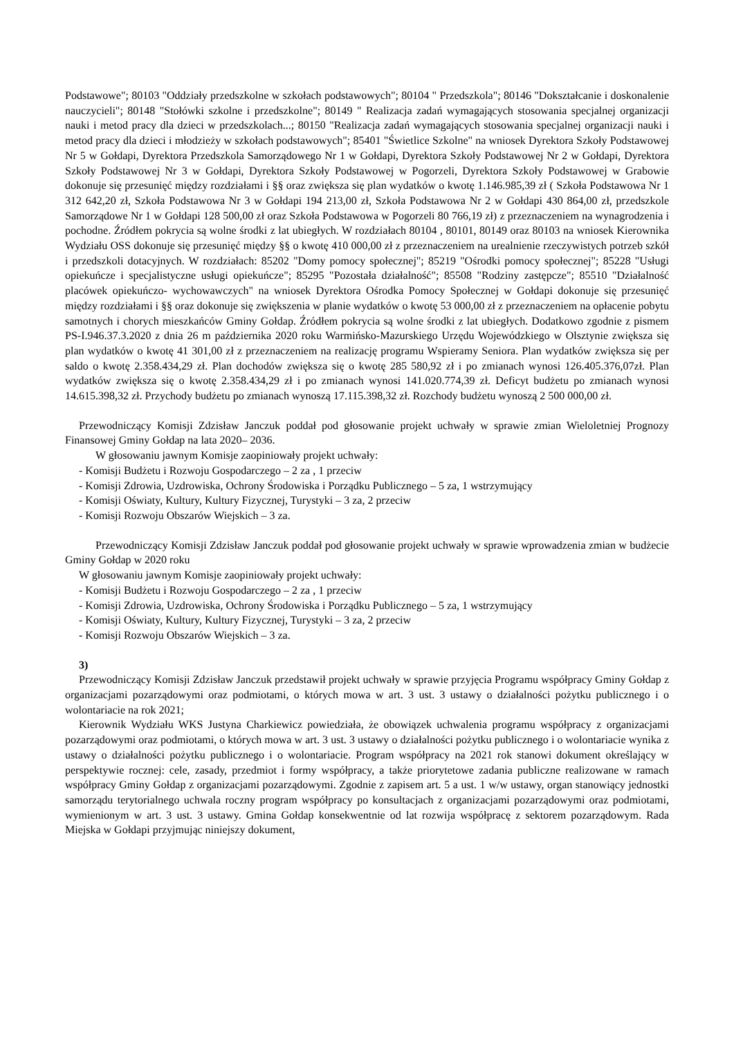Podstawowe"; 80103 "Oddziały przedszkolne w szkołach podstawowych"; 80104 " Przedszkola"; 80146 "Dokształcanie i doskonalenie nauczycieli"; 80148 "Stołówki szkolne i przedszkolne"; 80149 " Realizacja zadań wymagających stosowania specjalnej organizacji nauki i metod pracy dla dzieci w przedszkolach...; 80150 "Realizacja zadań wymagających stosowania specjalnej organizacji nauki i metod pracy dla dzieci i młodzieży w szkołach podstawowych"; 85401 "Świetlice Szkolne" na wniosek Dyrektora Szkoły Podstawowej Nr 5 w Gołdapi, Dyrektora Przedszkola Samorządowego Nr 1 w Gołdapi, Dyrektora Szkoły Podstawowej Nr 2 w Gołdapi, Dyrektora Szkoły Podstawowej Nr 3 w Gołdapi, Dyrektora Szkoły Podstawowej w Pogorzeli, Dyrektora Szkoły Podstawowej w Grabowie dokonuje się przesunięć między rozdziałami i §§ oraz zwiększa się plan wydatków o kwotę 1.146.985,39 zł ( Szkoła Podstawowa Nr 1 312 642,20 zł, Szkoła Podstawowa Nr 3 w Gołdapi 194 213,00 zł, Szkoła Podstawowa Nr 2 w Gołdapi 430 864,00 zł, przedszkole Samorządowe Nr 1 w Gołdapi 128 500,00 zł oraz Szkoła Podstawowa w Pogorzeli 80 766,19 zł) z przeznaczeniem na wynagrodzenia i pochodne. Źródłem pokrycia są wolne środki z lat ubiegłych. W rozdziałach 80104 , 80101, 80149 oraz 80103 na wniosek Kierownika Wydziału OSS dokonuje się przesunięć między §§ o kwotę 410 000,00 zł z przeznaczeniem na urealnienie rzeczywistych potrzeb szkół i przedszkoli dotacyjnych. W rozdziałach: 85202 "Domy pomocy społecznej"; 85219 "Ośrodki pomocy społecznej"; 85228 "Usługi opiekuńcze i specjalistyczne usługi opiekuńcze"; 85295 "Pozostała działalność"; 85508 "Rodziny zastępcze"; 85510 "Działalność placówek opiekuńczo- wychowawczych" na wniosek Dyrektora Ośrodka Pomocy Społecznej w Gołdapi dokonuje się przesunięć między rozdziałami i §§ oraz dokonuje się zwiększenia w planie wydatków o kwotę 53 000,00 zł z przeznaczeniem na opłacenie pobytu samotnych i chorych mieszkańców Gminy Gołdap. Źródłem pokrycia są wolne środki z lat ubiegłych. Dodatkowo zgodnie z pismem PS-I.946.37.3.2020 z dnia 26 m października 2020 roku Warmińsko-Mazurskiego Urzędu Wojewódzkiego w Olsztynie zwiększa się plan wydatków o kwotę 41 301,00 zł z przeznaczeniem na realizację programu Wspieramy Seniora. Plan wydatków zwiększa się per saldo o kwotę 2.358.434,29 zł. Plan dochodów zwiększa się o kwotę 285 580,92 zł i po zmianach wynosi 126.405.376,07zł. Plan wydatków zwiększa się o kwotę 2.358.434,29 zł i po zmianach wynosi 141.020.774,39 zł. Deficyt budżetu po zmianach wynosi 14.615.398,32 zł. Przychody budżetu po zmianach wynoszą 17.115.398,32 zł. Rozchody budżetu wynoszą 2 500 000,00 zł.
Przewodniczący Komisji Zdzisław Janczuk poddał pod głosowanie projekt uchwały w sprawie zmian Wieloletniej Prognozy Finansowej Gminy Gołdap na lata 2020– 2036.
W głosowaniu jawnym Komisje zaopiniowały projekt uchwały:
- Komisji Budżetu i Rozwoju Gospodarczego – 2 za , 1 przeciw
- Komisji Zdrowia, Uzdrowiska, Ochrony Środowiska i Porządku Publicznego – 5 za, 1 wstrzymujący
- Komisji Oświaty, Kultury, Kultury Fizycznej, Turystyki – 3 za, 2 przeciw
- Komisji Rozwoju Obszarów Wiejskich – 3 za.
Przewodniczący Komisji Zdzisław Janczuk poddał pod głosowanie projekt uchwały w sprawie wprowadzenia zmian w budżecie Gminy Gołdap w 2020 roku
W głosowaniu jawnym Komisje zaopiniowały projekt uchwały:
- Komisji Budżetu i Rozwoju Gospodarczego – 2 za , 1 przeciw
- Komisji Zdrowia, Uzdrowiska, Ochrony Środowiska i Porządku Publicznego – 5 za, 1 wstrzymujący
- Komisji Oświaty, Kultury, Kultury Fizycznej, Turystyki – 3 za, 2 przeciw
- Komisji Rozwoju Obszarów Wiejskich – 3 za.
3)
Przewodniczący Komisji Zdzisław Janczuk przedstawił projekt uchwały w sprawie przyjęcia Programu współpracy Gminy Gołdap z organizacjami pozarządowymi oraz podmiotami, o których mowa w art. 3 ust. 3 ustawy o działalności pożytku publicznego i o wolontariacie na rok 2021;
Kierownik Wydziału WKS Justyna Charkiewicz powiedziała, że obowiązek uchwalenia programu współpracy z organizacjami pozarządowymi oraz podmiotami, o których mowa w art. 3 ust. 3 ustawy o działalności pożytku publicznego i o wolontariacie wynika z ustawy o działalności pożytku publicznego i o wolontariacie. Program współpracy na 2021 rok stanowi dokument określający w perspektywie rocznej: cele, zasady, przedmiot i formy współpracy, a także priorytetowe zadania publiczne realizowane w ramach współpracy Gminy Gołdap z organizacjami pozarządowymi. Zgodnie z zapisem art. 5 a ust. 1 w/w ustawy, organ stanowiący jednostki samorządu terytorialnego uchwala roczny program współpracy po konsultacjach z organizacjami pozarządowymi oraz podmiotami, wymienionym w art. 3 ust. 3 ustawy. Gmina Gołdap konsekwentnie od lat rozwija współpracę z sektorem pozarządowym. Rada Miejska w Gołdapi przyjmując niniejszy dokument,